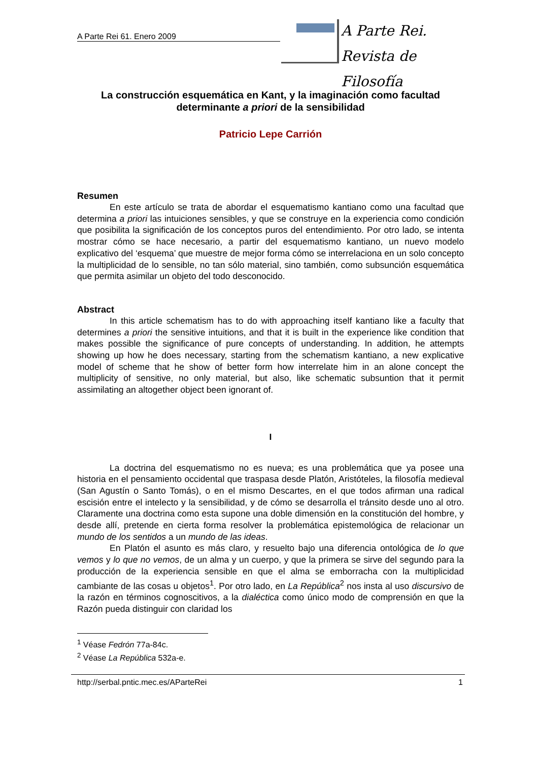A Parte Rei 61. Enero 2009
A Parte Rei.
Revista de Filosofía
La construcción esquemática en Kant, y la imaginación como facultad determinante a priori de la sensibilidad
Patricio Lepe Carrión
Resumen
En este artículo se trata de abordar el esquematismo kantiano como una facultad que determina a priori las intuiciones sensibles, y que se construye en la experiencia como condición que posibilita la significación de los conceptos puros del entendimiento. Por otro lado, se intenta mostrar cómo se hace necesario, a partir del esquematismo kantiano, un nuevo modelo explicativo del ‘esquema’ que muestre de mejor forma cómo se interrelaciona en un solo concepto la multiplicidad de lo sensible, no tan sólo material, sino también, como subsunción esquemática que permita asimilar un objeto del todo desconocido.
Abstract
In this article schematism has to do with approaching itself kantiano like a faculty that determines a priori the sensitive intuitions, and that it is built in the experience like condition that makes possible the significance of pure concepts of understanding. In addition, he attempts showing up how he does necessary, starting from the schematism kantiano, a new explicative model of scheme that he show of better form how interrelate him in an alone concept the multiplicity of sensitive, no only material, but also, like schematic subsuntion that it permit assimilating an altogether object been ignorant of.
I
La doctrina del esquematismo no es nueva; es una problemática que ya posee una historia en el pensamiento occidental que traspasa desde Platón, Aristóteles, la filosofía medieval (San Agustín o Santo Tomás), o en el mismo Descartes, en el que todos afirman una radical escisión entre el intelecto y la sensibilidad, y de cómo se desarrolla el tránsito desde uno al otro. Claramente una doctrina como esta supone una doble dimensión en la constitución del hombre, y desde allí, pretende en cierta forma resolver la problemática epistemológica de relacionar un mundo de los sentidos a un mundo de las ideas.
En Platón el asunto es más claro, y resuelto bajo una diferencia ontológica de lo que vemos y lo que no vemos, de un alma y un cuerpo, y que la primera se sirve del segundo para la producción de la experiencia sensible en que el alma se emborracha con la multiplicidad cambiante de las cosas u objetos<sup>1</sup>. Por otro lado, en La República<sup>2</sup> nos insta al uso discursivo de la razón en términos cognoscitivos, a la dialéctica como único modo de comprensión en que la Razón pueda distinguir con claridad los
<sup>1</sup> Véase Fedrón 77a-84c.
<sup>2</sup> Véase La República 532a-e.
http://serbal.pntic.mec.es/AParteRei 1